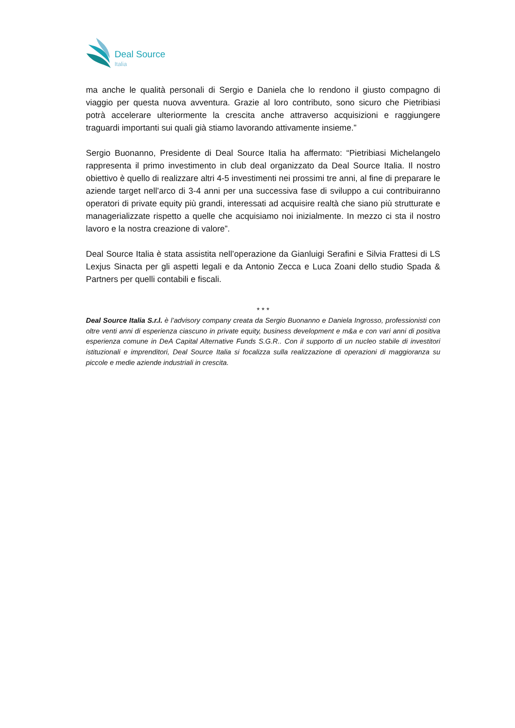Deal Source
Italia
ma anche le qualità personali di Sergio e Daniela che lo rendono il giusto compagno di viaggio per questa nuova avventura. Grazie al loro contributo, sono sicuro che Pietribiasi potrà accelerare ulteriormente la crescita anche attraverso acquisizioni e raggiungere traguardi importanti sui quali già stiamo lavorando attivamente insieme.”
Sergio Buonanno, Presidente di Deal Source Italia ha affermato: “Pietribiasi Michelangelo rappresenta il primo investimento in club deal organizzato da Deal Source Italia. Il nostro obiettivo è quello di realizzare altri 4-5 investimenti nei prossimi tre anni, al fine di preparare le aziende target nell’arco di 3-4 anni per una successiva fase di sviluppo a cui contribuiranno operatori di private equity più grandi, interessati ad acquisire realtà che siano più strutturate e managerializzate rispetto a quelle che acquisiamo noi inizialmente. In mezzo ci sta il nostro lavoro e la nostra creazione di valore”.
Deal Source Italia è stata assistita nell’operazione da Gianluigi Serafini e Silvia Frattesi di LS Lexjus Sinacta per gli aspetti legali e da Antonio Zecca e Luca Zoani dello studio Spada & Partners per quelli contabili e fiscali.
* * *
Deal Source Italia S.r.l. è l’advisory company creata da Sergio Buonanno e Daniela Ingrosso, professionisti con oltre venti anni di esperienza ciascuno in private equity, business development e m&a e con vari anni di positiva esperienza comune in DeA Capital Alternative Funds S.G.R.. Con il supporto di un nucleo stabile di investitori istituzionali e imprenditori, Deal Source Italia si focalizza sulla realizzazione di operazioni di maggioranza su piccole e medie aziende industriali in crescita.